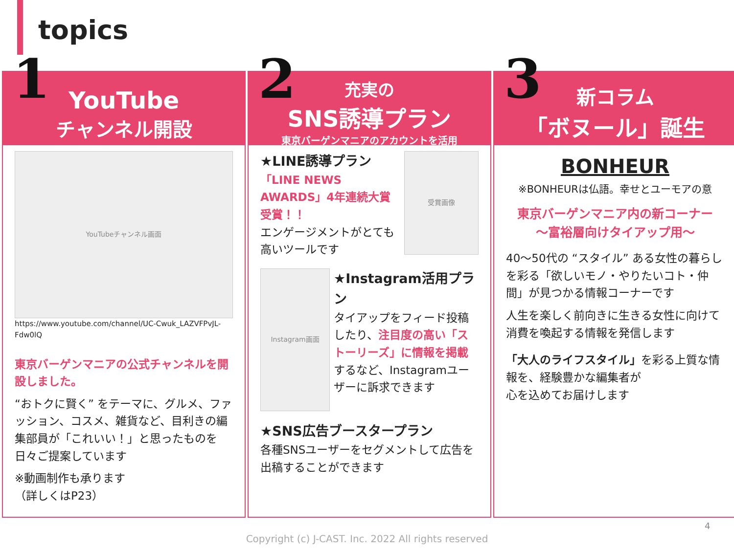topics
1
YouTube
チャンネル開設
YouTubeチャンネル画面
https://www.youtube.com/channel/UC-Cwuk_LAZVFPvJL-Fdw0lQ
東京バーゲンマニアの公式チャンネルを開設しました。
“おトクに賢く” をテーマに、グルメ、ファッション、コスメ、雑貨など、目利きの編集部員が「これいい！」と思ったものを日々ご提案しています
※動画制作も承ります
（詳しくはP23）
2
充実の
SNS誘導プラン
東京バーゲンマニアのアカウントを活用
★LINE誘導プラン
「LINE NEWS AWARDS」4年連続大賞受賞！！
エンゲージメントがとても高いツールです
受賞画像
Instagram画面
★Instagram活用プラン
タイアップをフィード投稿したり、注目度の高い「ストーリーズ」に情報を掲載するなど、Instagramユーザーに訴求できます
★SNS広告ブースタープラン
各種SNSユーザーをセグメントして広告を出稿することができます
3
新コラム
「ボヌール」誕生
BONHEUR
※BONHEURは仏語。幸せとユーモアの意
東京バーゲンマニア内の新コーナー
～富裕層向けタイアップ用～
40～50代の “スタイル” ある女性の暮らしを彩る「欲しいモノ・やりたいコト・仲間」が見つかる情報コーナーです
人生を楽しく前向きに生きる女性に向けて消費を喚起する情報を発信します
「大人のライフスタイル」を彩る上質な情報を、経験豊かな編集者が
心を込めてお届けします
4
Copyright (c) J-CAST. Inc. 2022 All rights reserved